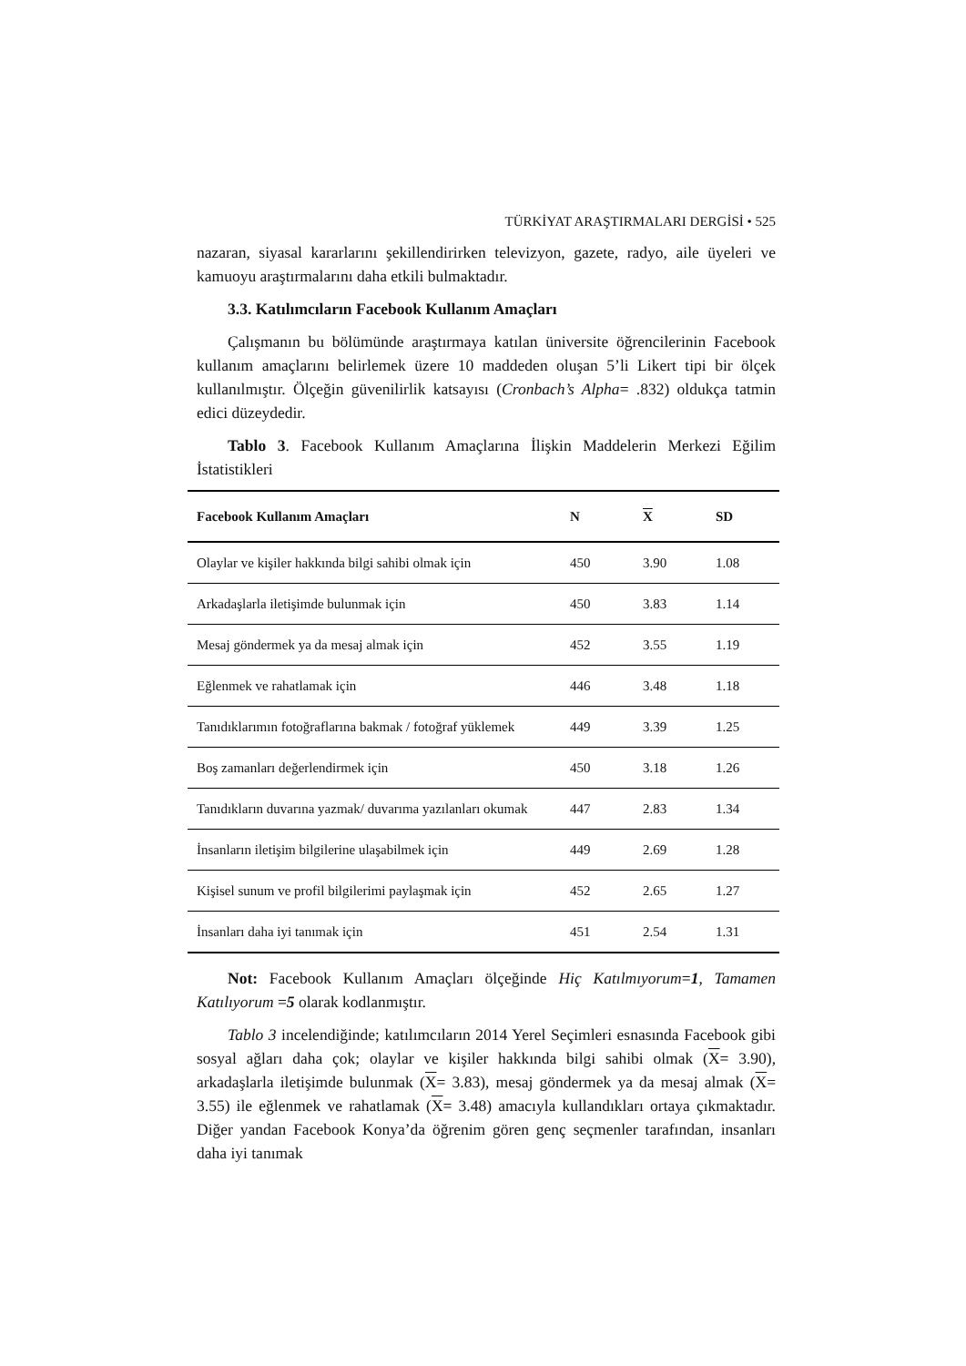TÜRKİYAT ARAŞTIRMALARI DERGİSİ • 525
nazaran, siyasal kararlarını şekillendirirken televizyon, gazete, radyo, aile üyeleri ve kamuoyu araştırmalarını daha etkili bulmaktadır.
3.3. Katılımcıların Facebook Kullanım Amaçları
Çalışmanın bu bölümünde araştırmaya katılan üniversite öğrencilerinin Facebook kullanım amaçlarını belirlemek üzere 10 maddeden oluşan 5’li Likert tipi bir ölçek kullanılmıştır. Ölçeğin güvenilirlik katsayısı (Cronbach’s Alpha= .832) oldukça tatmin edici düzeydedir.
Tablo 3. Facebook Kullanım Amaçlarına İlişkin Maddelerin Merkezi Eğilim İstatistikleri
| Facebook Kullanım Amaçları | N | X | SD |
| --- | --- | --- | --- |
| Olaylar ve kişiler hakkında bilgi sahibi olmak için | 450 | 3.90 | 1.08 |
| Arkadaşlarla iletişimde bulunmak için | 450 | 3.83 | 1.14 |
| Mesaj göndermek ya da mesaj almak için | 452 | 3.55 | 1.19 |
| Eğlenmek ve rahatlamak için | 446 | 3.48 | 1.18 |
| Tanıdıklarımın fotoğraflarına bakmak / fotoğraf yüklemek | 449 | 3.39 | 1.25 |
| Boş zamanları değerlendirmek için | 450 | 3.18 | 1.26 |
| Tanıdıkların duvarına yazmak/ duvarıma yazılanları okumak | 447 | 2.83 | 1.34 |
| İnsanların iletişim bilgilerine ulaşabilmek için | 449 | 2.69 | 1.28 |
| Kişisel sunum ve profil bilgilerimi paylaşmak için | 452 | 2.65 | 1.27 |
| İnsanları daha iyi tanımak için | 451 | 2.54 | 1.31 |
Not: Facebook Kullanım Amaçları ölçeğinde Hiç Katılmıyorum=1, Tamamen Katılıyorum =5 olarak kodlanmıştır.
Tablo 3 incelendiğinde; katılımcıların 2014 Yerel Seçimleri esnasında Facebook gibi sosyal ağları daha çok; olaylar ve kişiler hakkında bilgi sahibi olmak (X= 3.90), arkadaşlarla iletişimde bulunmak (X= 3.83), mesaj göndermek ya da mesaj almak (X= 3.55) ile eğlenmek ve rahatlamak (X= 3.48) amacıyla kullandıkları ortaya çıkmaktadır. Diğer yandan Facebook Konya’da öğrenim gören genç seçmenler tarafından, insanları daha iyi tanımak